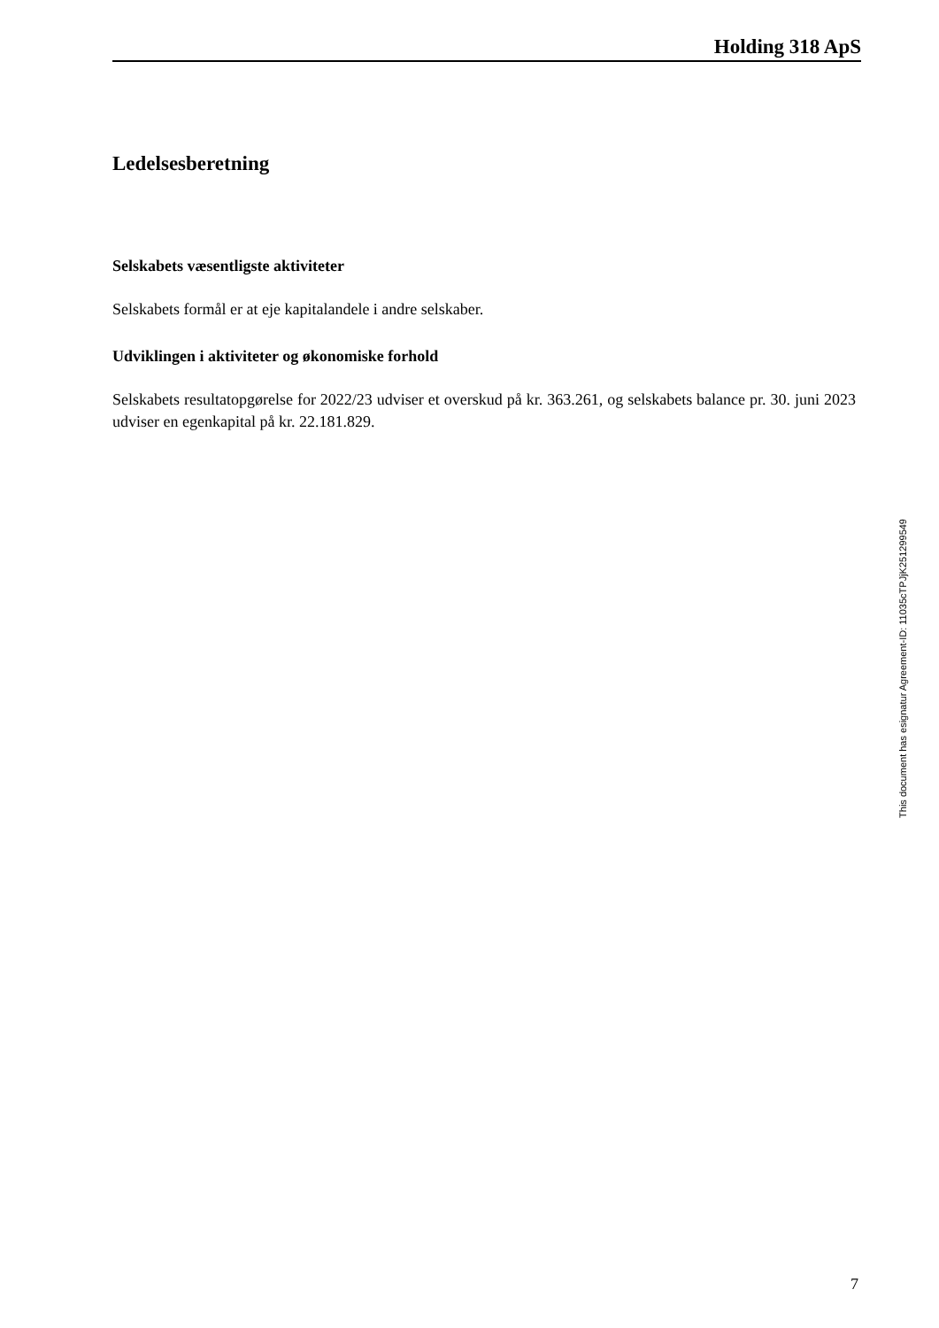Holding 318 ApS
Ledelsesberetning
Selskabets væsentligste aktiviteter
Selskabets formål er at eje kapitalandele i andre selskaber.
Udviklingen i aktiviteter og økonomiske forhold
Selskabets resultatopgørelse for 2022/23 udviser et overskud på kr. 363.261, og selskabets balance pr. 30. juni 2023 udviser en egenkapital på kr. 22.181.829.
This document has esignatur Agreement-ID: 11035cTPJjK251299549
7